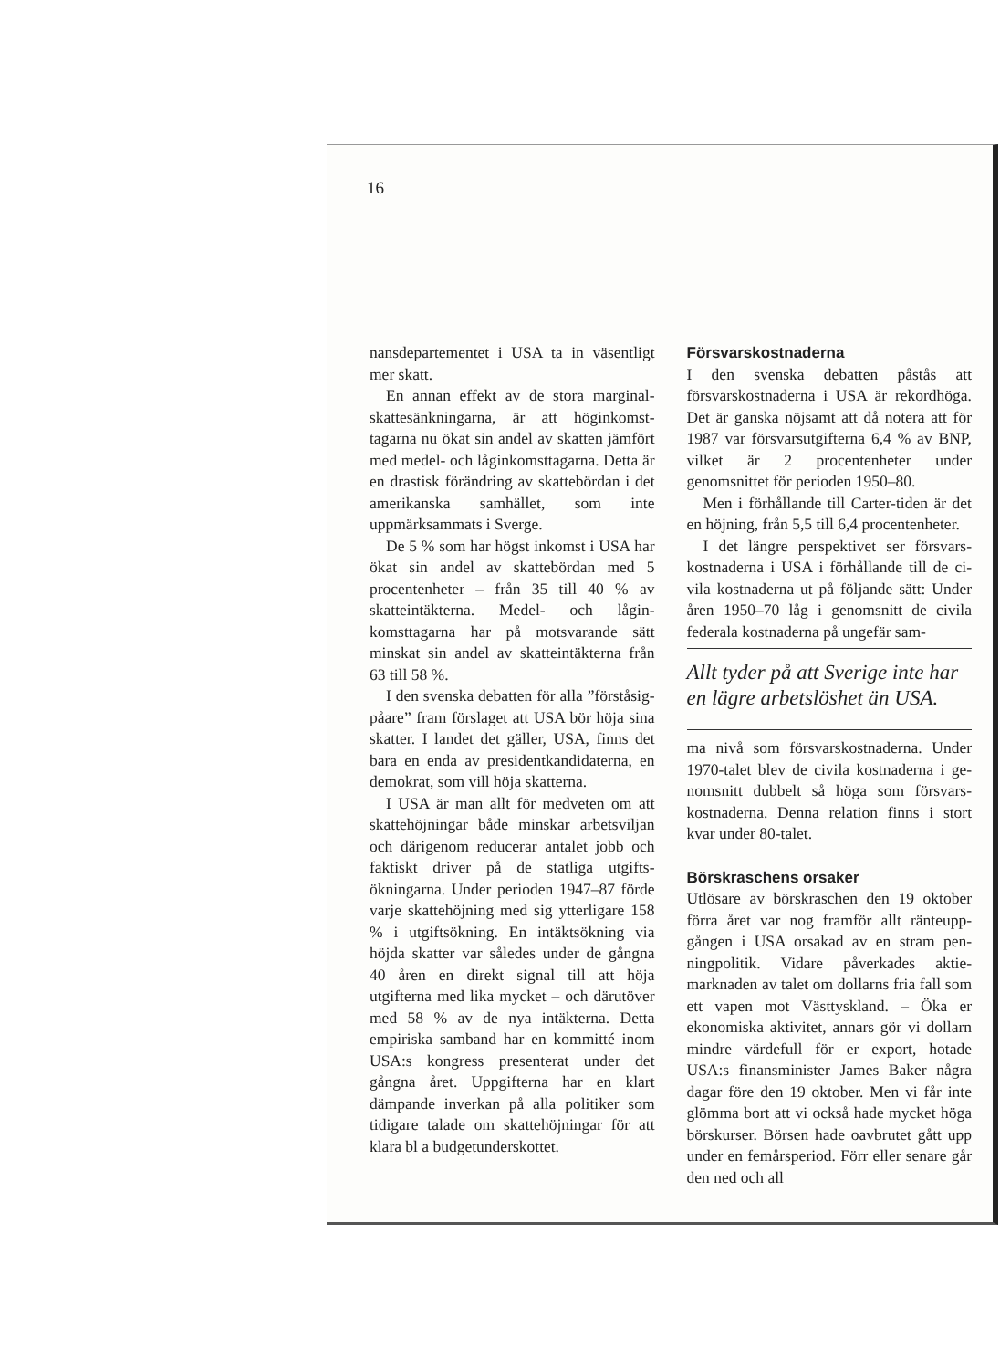16
nansdepartementet i USA ta in väsentligt mer skatt.
En annan effekt av de stora marginal­skattesänkningarna, är att höginkomst­tagarna nu ökat sin andel av skatten jäm­fört med medel- och låginkomsttagarna. Detta är en drastisk förändring av skatte­bördan i det amerikanska samhället, som inte uppmärksammats i Sverge.
De 5 % som har högst inkomst i USA har ökat sin andel av skattebördan med 5 procentenheter – från 35 till 40 % av skatteintäkterna. Medel- och lågin­komsttagarna har på motsvarande sätt minskat sin andel av skatteintäkterna från 63 till 58 %.
I den svenska debatten för alla ”förstå­sig-påare” fram förslaget att USA bör hö­ja sina skatter. I landet det gäller, USA, finns det bara en enda av presidentkandi­daterna, en demokrat, som vill höja skat­terna.
I USA är man allt för medveten om att skattehöjningar både minskar arbetsvil­jan och därigenom reducerar antalet jobb och faktiskt driver på de statliga utgifts­ökningarna. Under perioden 1947–87 förde varje skattehöjning med sig ytterli­gare 158 % i utgiftsökning. En intäktsök­ning via höjda skatter var således under de gångna 40 åren en direkt signal till att höja utgifterna med lika mycket – och därutöver med 58 % av de nya intäkterna. Detta empiriska samband har en kommit­té inom USA:s kongress presenterat un­der det gångna året. Uppgifterna har en klart dämpande inverkan på alla politiker som tidigare talade om skattehöjningar för att klara bl a budgetunderskottet.
Försvarskostnaderna
I den svenska debatten påstås att försvarskostnaderna i USA är rekordhö­ga. Det är ganska nöjsamt att då notera att för 1987 var försvarsutgifterna 6,4 % av BNP, vilket är 2 procentenheter under genomsnittet för perioden 1950–80.
Men i förhållande till Carter-tiden är det en höjning, från 5,5 till 6,4 procenten­heter.
I det längre perspektivet ser försvars­kostnaderna i USA i förhållande till de ci­vila kostnaderna ut på följande sätt: Un­der åren 1950–70 låg i genomsnitt de ci­vila federala kostnaderna på ungefär sam-
Allt tyder på att Sverige inte har en lägre arbetslöshet än USA.
ma nivå som försvarskostnaderna. Under 1970-talet blev de civila kostnaderna i ge­nomsnitt dubbelt så höga som försvars­kostnaderna. Denna relation finns i stort kvar under 80-talet.
Börskraschens orsaker
Utlösare av börskraschen den 19 oktober förra året var nog framför allt ränteupp­gången i USA orsakad av en stram pen­ningpolitik. Vidare påverkades aktie­marknaden av talet om dollarns fria fall som ett vapen mot Västtyskland. – Öka er ekonomiska aktivitet, annars gör vi dollarn mindre värdefull för er export, hotade USA:s finansminister James Ba­ker några dagar före den 19 oktober. Men vi får inte glömma bort att vi också hade mycket höga börskurser. Börsen hade oavbrutet gått upp under en femårspe­riod. Förr eller senare går den ned och all